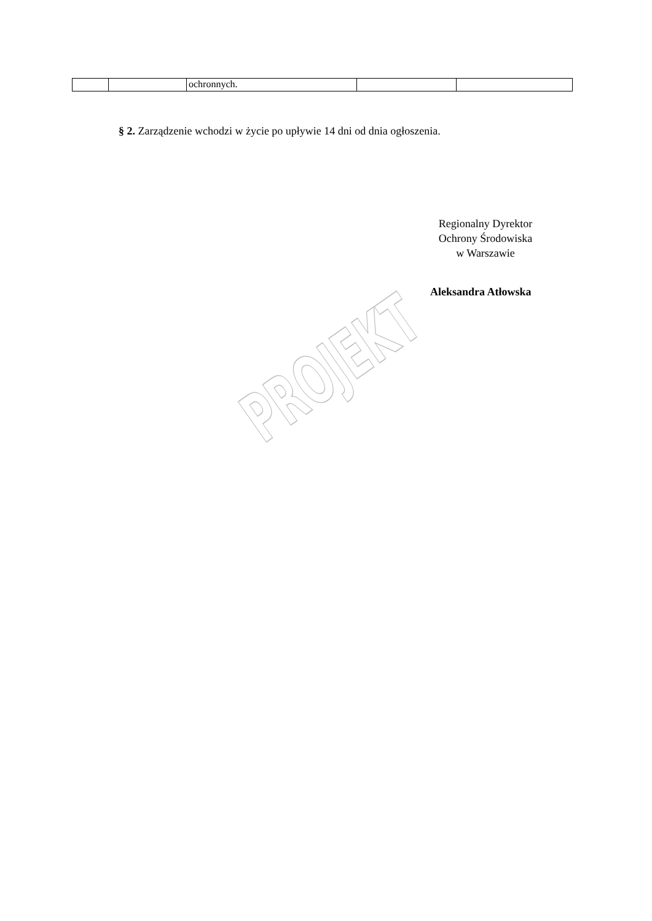| | | ochronnych. | | |
§ 2. Zarządzenie wchodzi w życie po upływie 14 dni od dnia ogłoszenia.
Regionalny Dyrektor
Ochrony Środowiska
w Warszawie
Aleksandra Atłowska
PROJEKT